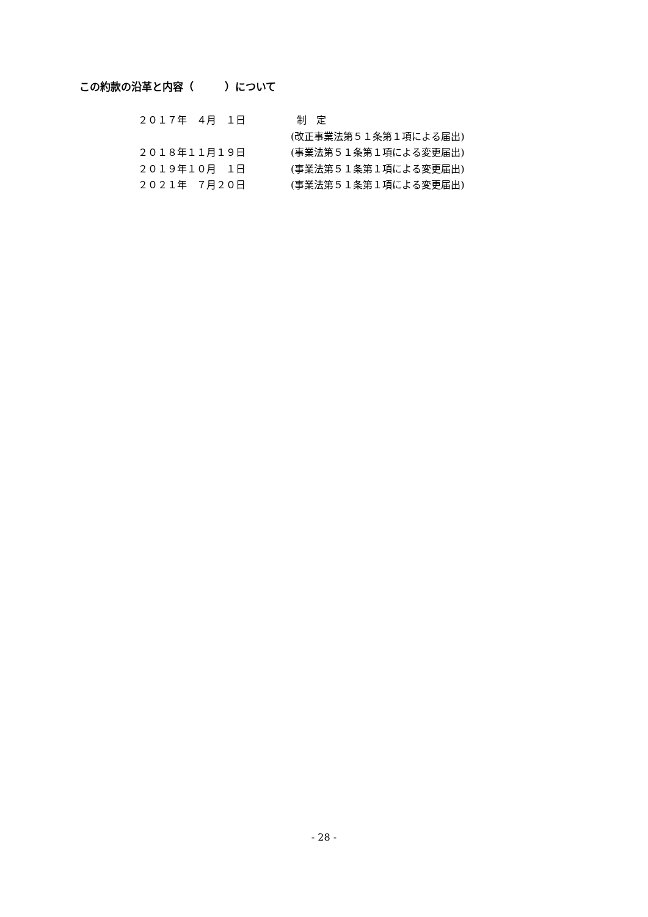この約款の沿革と内容（　　　）について
２０１７年　４月　１日 制　定
(改正事業法第５１条第１項による届出)
２０１８年１１月１９日 (事業法第５１条第１項による変更届出)
２０１９年１０月　１日 (事業法第５１条第１項による変更届出)
２０２１年　７月２０日 (事業法第５１条第１項による変更届出)
- 28 -